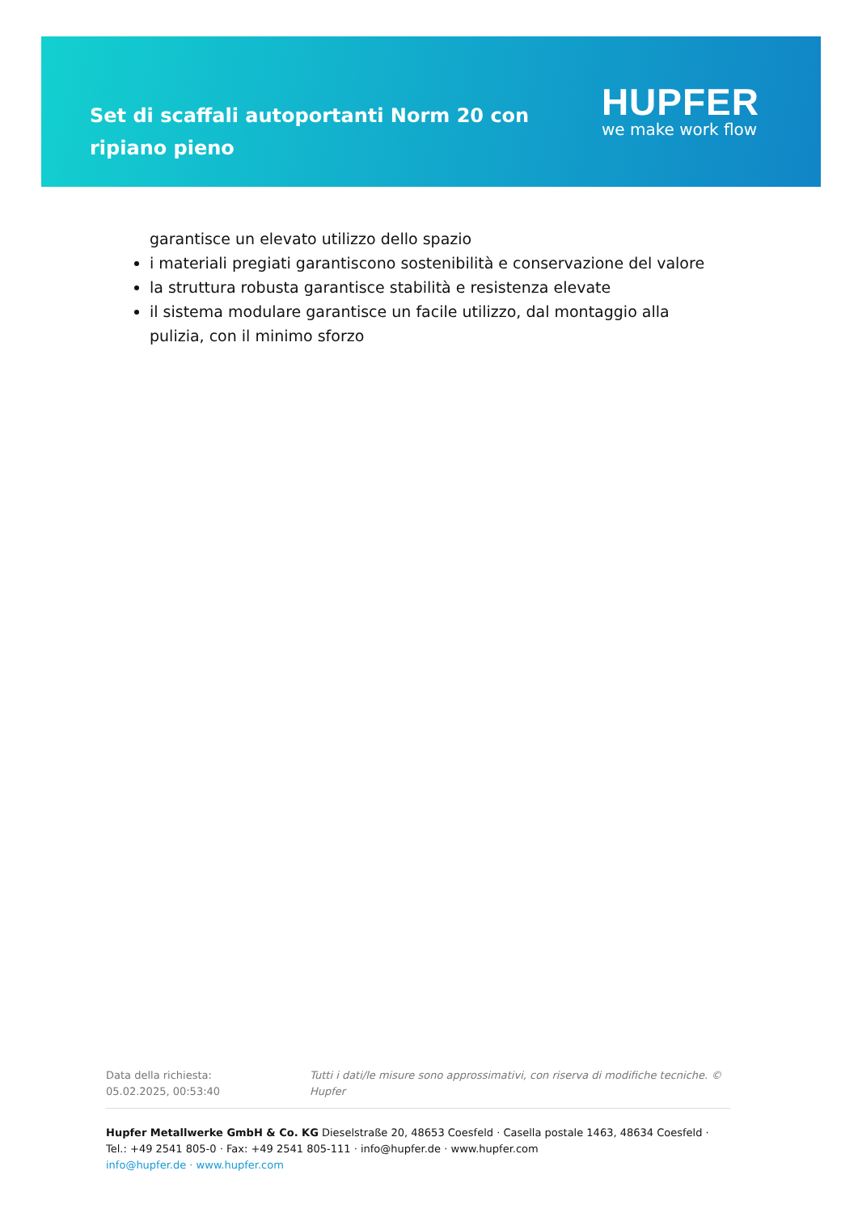Set di scaffali autoportanti Norm 20 con ripiano pieno
HUPFER
we make work flow
garantisce un elevato utilizzo dello spazio
i materiali pregiati garantiscono sostenibilità e conservazione del valore
la struttura robusta garantisce stabilità e resistenza elevate
il sistema modulare garantisce un facile utilizzo, dal montaggio alla pulizia, con il minimo sforzo
Data della richiesta: 05.02.2025, 00:53:40
Tutti i dati/le misure sono approssimativi, con riserva di modifiche tecniche. © Hupfer
Hupfer Metallwerke GmbH & Co. KG Dieselstraße 20, 48653 Coesfeld · Casella postale 1463, 48634 Coesfeld · Tel.: +49 2541 805-0 · Fax: +49 2541 805-111 · info@hupfer.de · www.hupfer.com
info@hupfer.de · www.hupfer.com